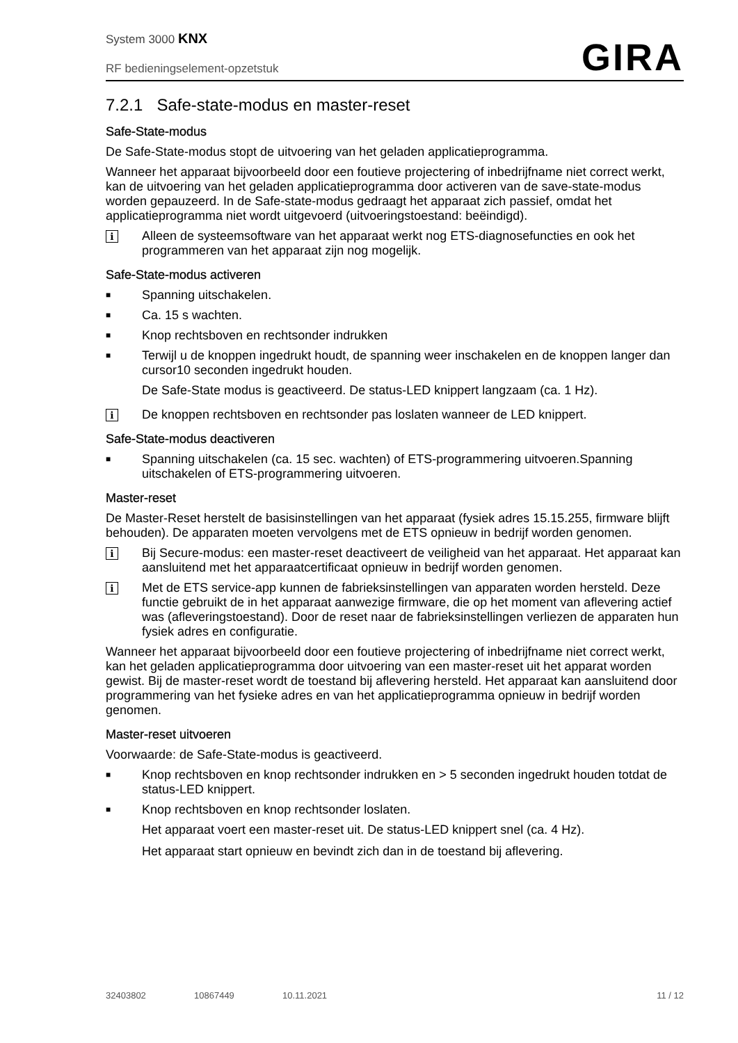System 3000 KNX
RF bedieningselement-opzetstuk
GIRA
7.2.1 Safe-state-modus en master-reset
Safe-State-modus
De Safe-State-modus stopt de uitvoering van het geladen applicatieprogramma.
Wanneer het apparaat bijvoorbeeld door een foutieve projectering of inbedrijfname niet correct werkt, kan de uitvoering van het geladen applicatieprogramma door activeren van de save-state-modus worden gepauzeerd. In de Safe-state-modus gedraagt het apparaat zich passief, omdat het applicatieprogramma niet wordt uitgevoerd (uitvoeringstoestand: beëindigd).
i
Alleen de systeemsoftware van het apparaat werkt nog ETS-diagnosefuncties en ook het programmeren van het apparaat zijn nog mogelijk.
Safe-State-modus activeren
■
Spanning uitschakelen.
■
Ca. 15 s wachten.
■
Knop rechtsboven en rechtsonder indrukken
■
Terwijl u de knoppen ingedrukt houdt, de spanning weer inschakelen en de knoppen langer dan cursor10 seconden ingedrukt houden.
De Safe-State modus is geactiveerd. De status-LED knippert langzaam (ca. 1 Hz).
i
De knoppen rechtsboven en rechtsonder pas loslaten wanneer de LED knippert.
Safe-State-modus deactiveren
■
Spanning uitschakelen (ca. 15 sec. wachten) of ETS-programmering uitvoeren.Spanning uitschakelen of ETS-programmering uitvoeren.
Master-reset
De Master-Reset herstelt de basisinstellingen van het apparaat (fysiek adres 15.15.255, firmware blijft behouden). De apparaten moeten vervolgens met de ETS opnieuw in bedrijf worden genomen.
i
Bij Secure-modus: een master-reset deactiveert de veiligheid van het apparaat. Het apparaat kan aansluitend met het apparaatcertificaat opnieuw in bedrijf worden genomen.
i
Met de ETS service-app kunnen de fabrieksinstellingen van apparaten worden hersteld. Deze functie gebruikt de in het apparaat aanwezige firmware, die op het moment van aflevering actief was (afleveringstoestand). Door de reset naar de fabrieksinstellingen verliezen de apparaten hun fysiek adres en configuratie.
Wanneer het apparaat bijvoorbeeld door een foutieve projectering of inbedrijfname niet correct werkt, kan het geladen applicatieprogramma door uitvoering van een master-reset uit het apparat worden gewist. Bij de master-reset wordt de toestand bij aflevering hersteld. Het apparaat kan aansluitend door programmering van het fysieke adres en van het applicatieprogramma opnieuw in bedrijf worden genomen.
Master-reset uitvoeren
Voorwaarde: de Safe-State-modus is geactiveerd.
■
Knop rechtsboven en knop rechtsonder indrukken en > 5 seconden ingedrukt houden totdat de status-LED knippert.
■
Knop rechtsboven en knop rechtsonder loslaten.
Het apparaat voert een master-reset uit. De status-LED knippert snel (ca. 4 Hz).
Het apparaat start opnieuw en bevindt zich dan in de toestand bij aflevering.
32403802 10867449 10.11.2021 11 / 12